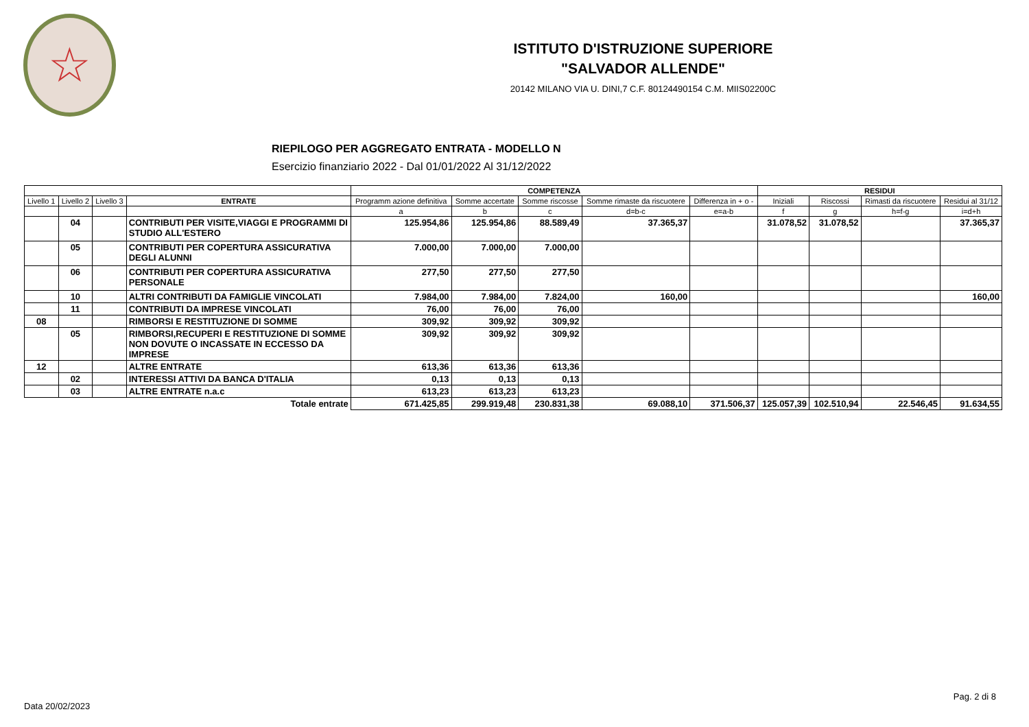☆
ISTITUTO D'ISTRUZIONE SUPERIORE
"SALVADOR ALLENDE"
20142 MILANO VIA U. DINI,7 C.F. 80124490154 C.M. MIIS02200C
RIEPILOGO PER AGGREGATO ENTRATA - MODELLO N
Esercizio finanziario 2022 - Dal 01/01/2022 Al 31/12/2022
| | | | | COMPETENZA | | | | | RESIDUI | | | |
| --- | --- | --- | --- | --- | --- | --- | --- | --- | --- | --- | --- | --- |
| Livello 1 | Livello 2 | Livello 3 | ENTRATE | Programm azione definitiva | Somme accertate | Somme riscosse | Somme rimaste da riscuotere | Differenza in + o - | Iniziali | Riscossi | Rimasti da riscuotere | Residui al 31/12 |
| | | | | a | b | c | d=b-c | e=a-b | f | g | h=f-g | i=d+h |
| | 04 | | CONTRIBUTI PER VISITE,VIAGGI E PROGRAMMI DI STUDIO ALL'ESTERO | 125.954,86 | 125.954,86 | 88.589,49 | 37.365,37 | | 31.078,52 | 31.078,52 | | 37.365,37 |
| | 05 | | CONTRIBUTI PER COPERTURA ASSICURATIVA DEGLI ALUNNI | 7.000,00 | 7.000,00 | 7.000,00 | | | | | | |
| | 06 | | CONTRIBUTI PER COPERTURA ASSICURATIVA PERSONALE | 277,50 | 277,50 | 277,50 | | | | | | |
| | 10 | | ALTRI CONTRIBUTI DA FAMIGLIE VINCOLATI | 7.984,00 | 7.984,00 | 7.824,00 | 160,00 | | | | | 160,00 |
| | 11 | | CONTRIBUTI DA IMPRESE VINCOLATI | 76,00 | 76,00 | 76,00 | | | | | | |
| 08 | | | RIMBORSI E RESTITUZIONE DI SOMME | 309,92 | 309,92 | 309,92 | | | | | | |
| | 05 | | RIMBORSI,RECUPERI E RESTITUZIONE DI SOMME NON DOVUTE O INCASSATE IN ECCESSO DA IMPRESE | 309,92 | 309,92 | 309,92 | | | | | | |
| 12 | | | ALTRE ENTRATE | 613,36 | 613,36 | 613,36 | | | | | | |
| | 02 | | INTERESSI ATTIVI DA BANCA D'ITALIA | 0,13 | 0,13 | 0,13 | | | | | | |
| | 03 | | ALTRE ENTRATE n.a.c | 613,23 | 613,23 | 613,23 | | | | | | |
| Totale entrate | | | | 671.425,85 | 299.919,48 | 230.831,38 | 69.088,10 | 371.506,37 | 125.057,39 | 102.510,94 | 22.546,45 | 91.634,55 |
Pag. 2 di 8
Data 20/02/2023